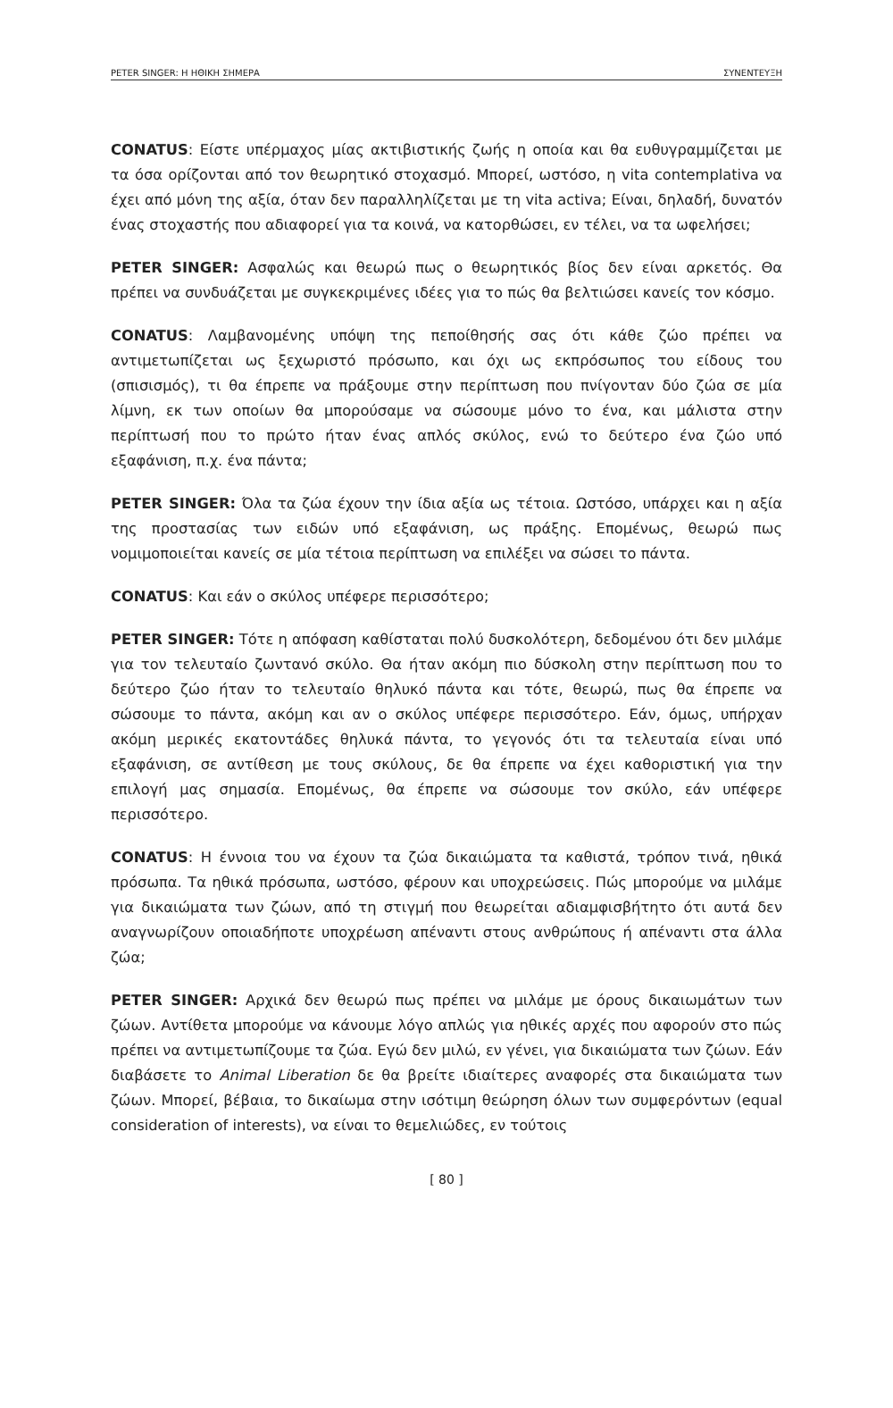PETER SINGER: Η ΗΘΙΚΗ ΣΗΜΕΡΑ ΣΥΝΕΝΤΕΥΞΗ
CONATUS: Είστε υπέρμαχος μίας ακτιβιστικής ζωής η οποία και θα ευθυγραμμίζεται με τα όσα ορίζονται από τον θεωρητικό στοχασμό. Μπορεί, ωστόσο, η vita contemplativa να έχει από μόνη της αξία, όταν δεν παραλληλίζεται με τη vita activa; Είναι, δηλαδή, δυνατόν ένας στοχαστής που αδιαφορεί για τα κοινά, να κατορθώσει, εν τέλει, να τα ωφελήσει;
PETER SINGER: Ασφαλώς και θεωρώ πως ο θεωρητικός βίος δεν είναι αρκετός. Θα πρέπει να συνδυάζεται με συγκεκριμένες ιδέες για το πώς θα βελτιώσει κανείς τον κόσμο.
CONATUS: Λαμβανομένης υπόψη της πεποίθησής σας ότι κάθε ζώο πρέπει να αντιμετωπίζεται ως ξεχωριστό πρόσωπο, και όχι ως εκπρόσωπος του είδους του (σπισισμός), τι θα έπρεπε να πράξουμε στην περίπτωση που πνίγονταν δύο ζώα σε μία λίμνη, εκ των οποίων θα μπορούσαμε να σώσουμε μόνο το ένα, και μάλιστα στην περίπτωσή που το πρώτο ήταν ένας απλός σκύλος, ενώ το δεύτερο ένα ζώο υπό εξαφάνιση, π.χ. ένα πάντα;
PETER SINGER: Όλα τα ζώα έχουν την ίδια αξία ως τέτοια. Ωστόσο, υπάρχει και η αξία της προστασίας των ειδών υπό εξαφάνιση, ως πράξης. Επομένως, θεωρώ πως νομιμοποιείται κανείς σε μία τέτοια περίπτωση να επιλέξει να σώσει το πάντα.
CONATUS: Και εάν ο σκύλος υπέφερε περισσότερο;
PETER SINGER: Τότε η απόφαση καθίσταται πολύ δυσκολότερη, δεδομένου ότι δεν μιλάμε για τον τελευταίο ζωντανό σκύλο. Θα ήταν ακόμη πιο δύσκολη στην περίπτωση που το δεύτερο ζώο ήταν το τελευταίο θηλυκό πάντα και τότε, θεωρώ, πως θα έπρεπε να σώσουμε το πάντα, ακόμη και αν ο σκύλος υπέφερε περισσότερο. Εάν, όμως, υπήρχαν ακόμη μερικές εκατοντάδες θηλυκά πάντα, το γεγονός ότι τα τελευταία είναι υπό εξαφάνιση, σε αντίθεση με τους σκύλους, δε θα έπρεπε να έχει καθοριστική για την επιλογή μας σημασία. Επομένως, θα έπρεπε να σώσουμε τον σκύλο, εάν υπέφερε περισσότερο.
CONATUS: Η έννοια του να έχουν τα ζώα δικαιώματα τα καθιστά, τρόπον τινά, ηθικά πρόσωπα. Τα ηθικά πρόσωπα, ωστόσο, φέρουν και υποχρεώσεις. Πώς μπορούμε να μιλάμε για δικαιώματα των ζώων, από τη στιγμή που θεωρείται αδιαμφισβήτητο ότι αυτά δεν αναγνωρίζουν οποιαδήποτε υποχρέωση απέναντι στους ανθρώπους ή απέναντι στα άλλα ζώα;
PETER SINGER: Αρχικά δεν θεωρώ πως πρέπει να μιλάμε με όρους δικαιωμάτων των ζώων. Αντίθετα μπορούμε να κάνουμε λόγο απλώς για ηθικές αρχές που αφορούν στο πώς πρέπει να αντιμετωπίζουμε τα ζώα. Εγώ δεν μιλώ, εν γένει, για δικαιώματα των ζώων. Εάν διαβάσετε το Animal Liberation δε θα βρείτε ιδιαίτερες αναφορές στα δικαιώματα των ζώων. Μπορεί, βέβαια, το δικαίωμα στην ισότιμη θεώρηση όλων των συμφερόντων (equal consideration of interests), να είναι το θεμελιώδες, εν τούτοις
[ 80 ]